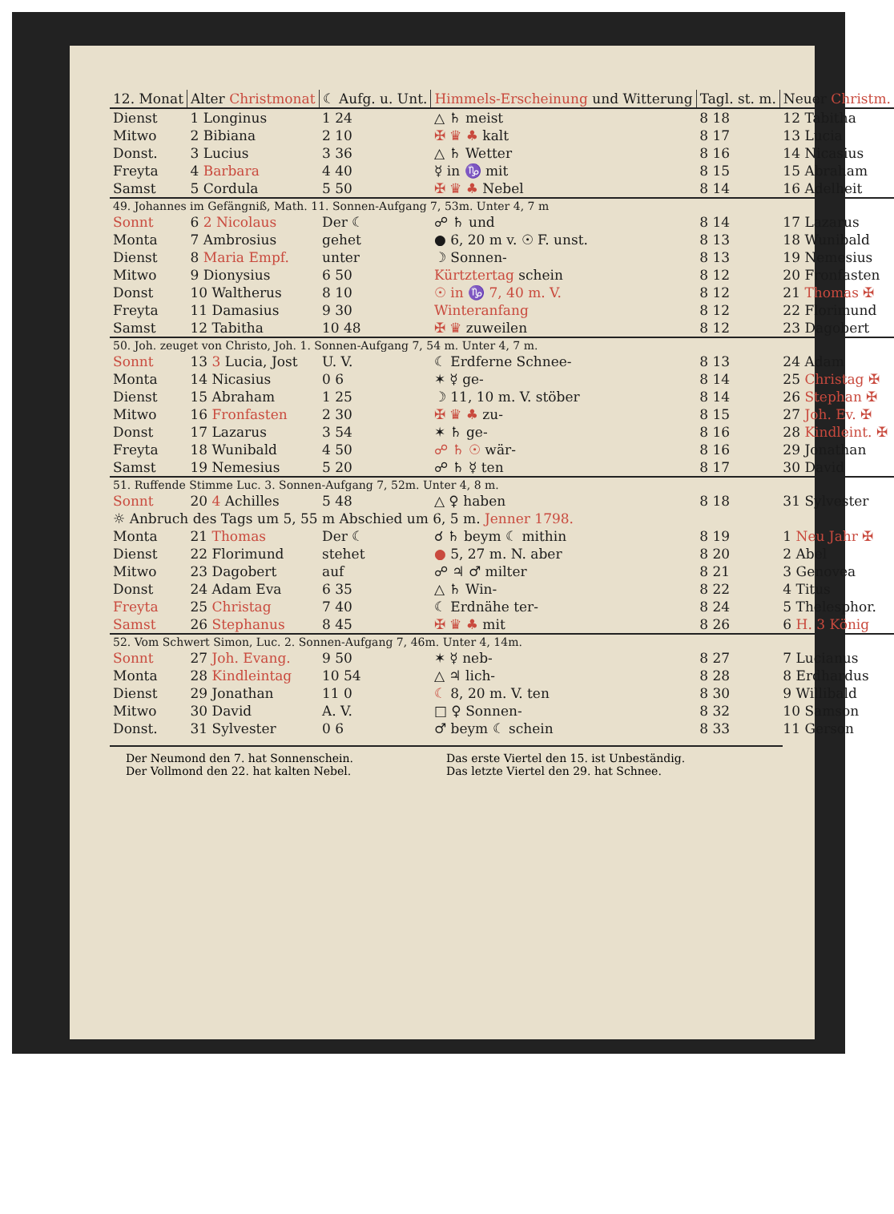| 12. Monat | Alter Christmonat | ☾ Aufg. u. Unt. | Himmels-Erscheinung und Witterung | Tagl. st. m. | Neuer Christm. |
| --- | --- | --- | --- | --- | --- |
| Dienst | 1 Longinus | 1 24 | △ ♄ meist | 8 18 | 12 Tabitha |
| Mitwo | 2 Bibiana | 2 10 | ✠ ♛ ♣ kalt | 8 17 | 13 Lucia |
| Donst. | 3 Lucius | 3 36 | △ ♄ Wetter | 8 16 | 14 Nicasius |
| Freyta | 4 Barbara | 4 40 | ☿ in ♑ mit | 8 15 | 15 Abraham |
| Samst | 5 Cordula | 5 50 | ✠ ♛ ♣ Nebel | 8 14 | 16 Adelheit |
| 49. Johannes im Gefängniß, Math. 11. Sonnen-Aufgang 7, 53m. Unter 4, 7 m | | | | | |
| Sonnt | 6 2 Nicolaus | Der ☾ | ☍ ♄ und | 8 14 | 17 Lazarus |
| Monta | 7 Ambrosius | gehet | ● 6, 20 m v. ☉ F. unst. | 8 13 | 18 Wunibald |
| Dienst | 8 Maria Empf. | unter | ☽ Sonnen- | 8 13 | 19 Nemesius |
| Mitwo | 9 Dionysius | 6 50 | Kürtztertag schein | 8 12 | 20 Fronfasten |
| Donst | 10 Waltherus | 8 10 | ☉ in ♑ 7, 40 m. V. | 8 12 | 21 Thomas ✠ |
| Freyta | 11 Damasius | 9 30 | Winteranfang | 8 12 | 22 Florimund |
| Samst | 12 Tabitha | 10 48 | ✠ ♛ zuweilen | 8 12 | 23 Dagobert |
| 50. Joh. zeuget von Christo, Joh. 1. Sonnen-Aufgang 7, 54 m. Unter 4, 7 m. | | | | | |
| Sonnt | 13 3 Lucia, Jost | U. V. | ☾ Erdferne Schnee- | 8 13 | 24 Adam |
| Monta | 14 Nicasius | 0 6 | ✶ ☿ ge- | 8 14 | 25 Christag ✠ |
| Dienst | 15 Abraham | 1 25 | ☽ 11, 10 m. V. stöber | 8 14 | 26 Stephan ✠ |
| Mitwo | 16 Fronfasten | 2 30 | ✠ ♛ ♣ zu- | 8 15 | 27 Joh. Ev. ✠ |
| Donst | 17 Lazarus | 3 54 | ✶ ♄ ge- | 8 16 | 28 Kindleint. ✠ |
| Freyta | 18 Wunibald | 4 50 | ☍ ♄ ☉ wär- | 8 16 | 29 Jonathan |
| Samst | 19 Nemesius | 5 20 | ☍ ♄ ☿ ten | 8 17 | 30 David |
| 51. Ruffende Stimme Luc. 3. Sonnen-Aufgang 7, 52m. Unter 4, 8 m. | | | | | |
| Sonnt | 20 4 Achilles | 5 48 | △ ♀ haben | 8 18 | 31 Sylvester |
| ☼ Anbruch des Tags um 5, 55 m Abschied um 6, 5 m. Jenner 1798. | | | | | |
| Monta | 21 Thomas | Der ☾ | ☌ ♄ beym ☾ mithin | 8 19 | 1 Neu Jahr ✠ |
| Dienst | 22 Florimund | stehet | ● 5, 27 m. N. aber | 8 20 | 2 Abel |
| Mitwo | 23 Dagobert | auf | ☍ ♃ ♂ milter | 8 21 | 3 Genovea |
| Donst | 24 Adam Eva | 6 35 | △ ♄ Win- | 8 22 | 4 Titus |
| Freyta | 25 Christag | 7 40 | ☾ Erdnähe ter- | 8 24 | 5 Thelesphor. |
| Samst | 26 Stephanus | 8 45 | ✠ ♛ ♣ mit | 8 26 | 6 H. 3 König |
| 52. Vom Schwert Simon, Luc. 2. Sonnen-Aufgang 7, 46m. Unter 4, 14m. | | | | | |
| Sonnt | 27 Joh. Evang. | 9 50 | ✶ ☿ neb- | 8 27 | 7 Lucianus |
| Monta | 28 Kindleintag | 10 54 | △ ♃ lich- | 8 28 | 8 Erdhardus |
| Dienst | 29 Jonathan | 11 0 | ☾ 8, 20 m. V. ten | 8 30 | 9 Willibald |
| Mitwo | 30 David | A. V. | □ ♀ Sonnen- | 8 32 | 10 Samson |
| Donst. | 31 Sylvester | 0 6 | ♂ beym ☾ schein | 8 33 | 11 Gerson |
Der Neumond den 7. hat Sonnenschein.
Der Vollmond den 22. hat kalten Nebel.
Das erste Viertel den 15. ist Unbeständig.
Das letzte Viertel den 29. hat Schnee.